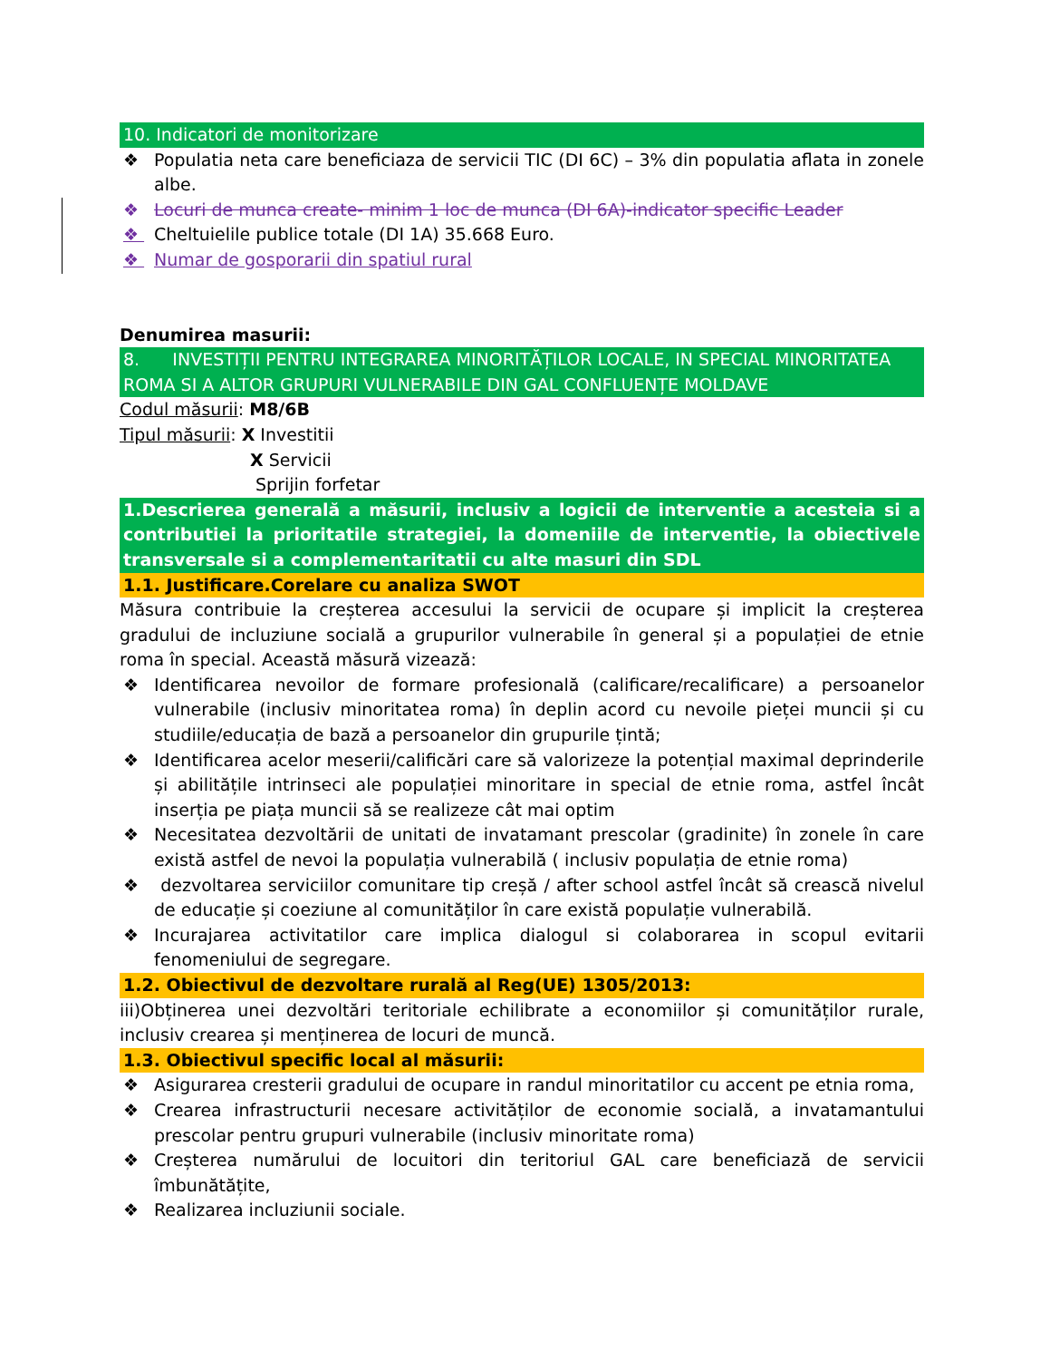10. Indicatori de monitorizare
❖ Populatia neta care beneficiaza de servicii TIC (DI 6C) – 3% din populatia aflata in zonele albe.
❖ Locuri de munca create- minim 1 loc de munca (DI 6A)-indicator specific Leader
❖ Cheltuielile publice totale (DI 1A) 35.668 Euro.
❖ Numar de gosporarii din spatiul rural
Denumirea masurii:
8. INVESTIȚII PENTRU INTEGRAREA MINORITĂȚILOR LOCALE, IN SPECIAL MINORITATEA ROMA SI A ALTOR GRUPURI VULNERABILE DIN GAL CONFLUENȚE MOLDAVE
Codul măsurii: M8/6B
Tipul măsurii: X Investitii
X Servicii
Sprijin forfetar
1.Descrierea generală a măsurii, inclusiv a logicii de interventie a acesteia si a contributiei la prioritatile strategiei, la domeniile de interventie, la obiectivele transversale si a complementaritatii cu alte masuri din SDL
1.1. Justificare.Corelare cu analiza SWOT
Măsura contribuie la creșterea accesului la servicii de ocupare și implicit la creșterea gradului de incluziune socială a grupurilor vulnerabile în general și a populației de etnie roma în special. Această măsură vizează:
❖ Identificarea nevoilor de formare profesională (calificare/recalificare) a persoanelor vulnerabile (inclusiv minoritatea roma) în deplin acord cu nevoile pieței muncii și cu studiile/educația de bază a persoanelor din grupurile țintă;
❖ Identificarea acelor meserii/calificări care să valorizeze la potențial maximal deprinderile și abilitățile intrinseci ale populației minoritare in special de etnie roma, astfel încât inserția pe piața muncii să se realizeze cât mai optim
❖ Necesitatea dezvoltării de unitati de invatamant prescolar (gradinite) în zonele în care există astfel de nevoi la populația vulnerabilă ( inclusiv populația de etnie roma)
❖ dezvoltarea serviciilor comunitare tip creșă / after school astfel încât să crească nivelul de educație și coeziune al comunităților în care există populație vulnerabilă.
❖ Incurajarea activitatilor care implica dialogul si colaborarea in scopul evitarii fenomeniului de segregare.
1.2. Obiectivul de dezvoltare rurală al Reg(UE) 1305/2013:
iii)Obținerea unei dezvoltări teritoriale echilibrate a economiilor și comunităților rurale, inclusiv crearea și menținerea de locuri de muncă.
1.3. Obiectivul specific local al măsurii:
❖ Asigurarea cresterii gradului de ocupare in randul minoritatilor cu accent pe etnia roma,
❖ Crearea infrastructurii necesare activităților de economie socială, a invatamantului prescolar pentru grupuri vulnerabile (inclusiv minoritate roma)
❖ Creșterea numărului de locuitori din teritoriul GAL care beneficiază de servicii îmbunătățite,
❖ Realizarea incluziunii sociale.